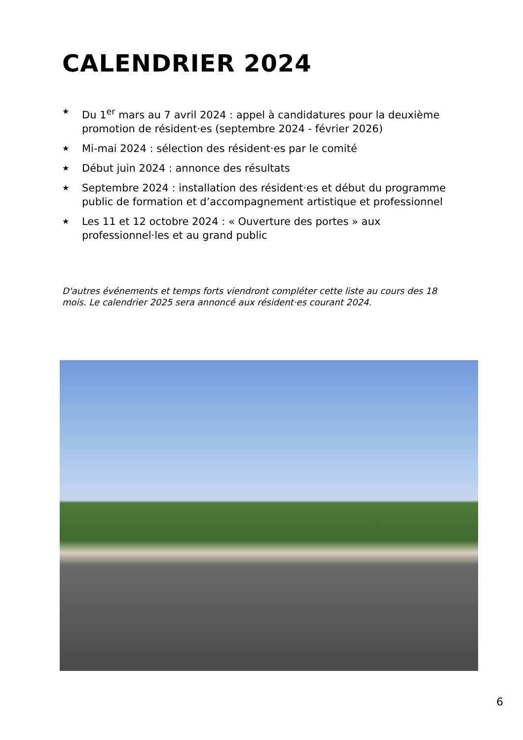CALENDRIER 2024
★ Du 1<sup>er</sup> mars au 7 avril 2024 : appel à candidatures pour la deuxième promotion de résident·es (septembre 2024 - février 2026)
★ Mi-mai 2024 : sélection des résident·es par le comité
★ Début juin 2024 : annonce des résultats
★ Septembre 2024 : installation des résident·es et début du programme public de formation et d’accompagnement artistique et professionnel
★ Les 11 et 12 octobre 2024 : « Ouverture des portes » aux professionnel·les et au grand public
D'autres événements et temps forts viendront compléter cette liste au cours des 18 mois. Le calendrier 2025 sera annoncé aux résident·es courant 2024.
6